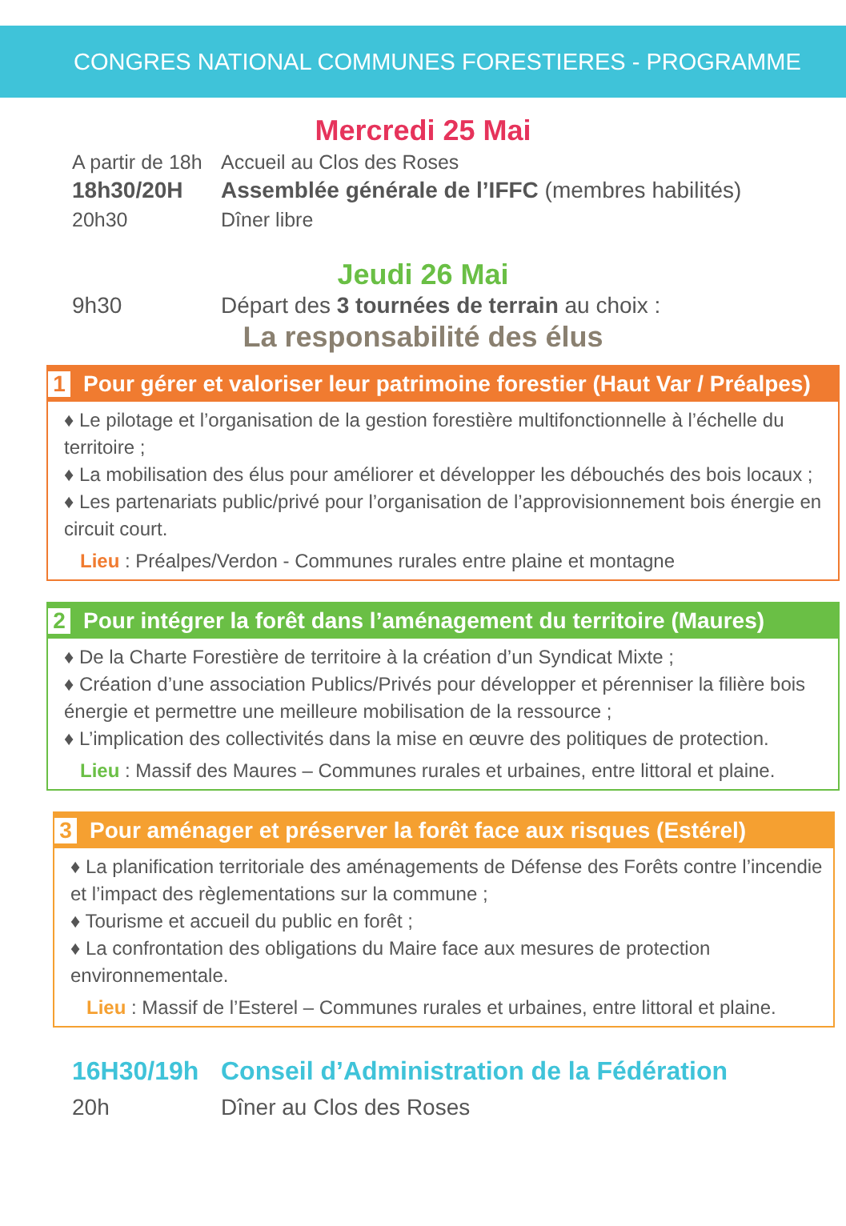CONGRES NATIONAL COMMUNES FORESTIERES - PROGRAMME
Mercredi 25 Mai
A partir de 18h Accueil au Clos des Roses
18h30/20H Assemblée générale de l’IFFC (membres habilités)
20h30 Dîner libre
Jeudi 26 Mai
9h30 Départ des 3 tournées de terrain au choix :
La responsabilité des élus
1 Pour gérer et valoriser leur patrimoine forestier (Haut Var / Préalpes)
♦ Le pilotage et l’organisation de la gestion forestière multifonctionnelle à l’échelle du territoire ;
♦ La mobilisation des élus pour améliorer et développer les débouchés des bois locaux ;
♦ Les partenariats public/privé pour l’organisation de l’approvisionnement bois énergie en circuit court.
Lieu : Préalpes/Verdon - Communes rurales entre plaine et montagne
2 Pour intégrer la forêt dans l’aménagement du territoire (Maures)
♦ De la Charte Forestière de territoire à la création d’un Syndicat Mixte ;
♦ Création d’une association Publics/Privés pour développer et pérenniser la filière bois énergie et permettre une meilleure mobilisation de la ressource ;
♦ L’implication des collectivités dans la mise en œuvre des politiques de protection.
Lieu : Massif des Maures – Communes rurales et urbaines, entre littoral et plaine.
3 Pour aménager et préserver la forêt face aux risques (Estérel)
♦ La planification territoriale des aménagements de Défense des Forêts contre l’incendie et l’impact des règlementations sur la commune ;
♦ Tourisme et accueil du public en forêt ;
♦ La confrontation des obligations du Maire face aux mesures de protection environnementale.
Lieu : Massif de l’Esterel – Communes rurales et urbaines, entre littoral et plaine.
16H30/19h Conseil d’Administration de la Fédération
20h Dîner au Clos des Roses